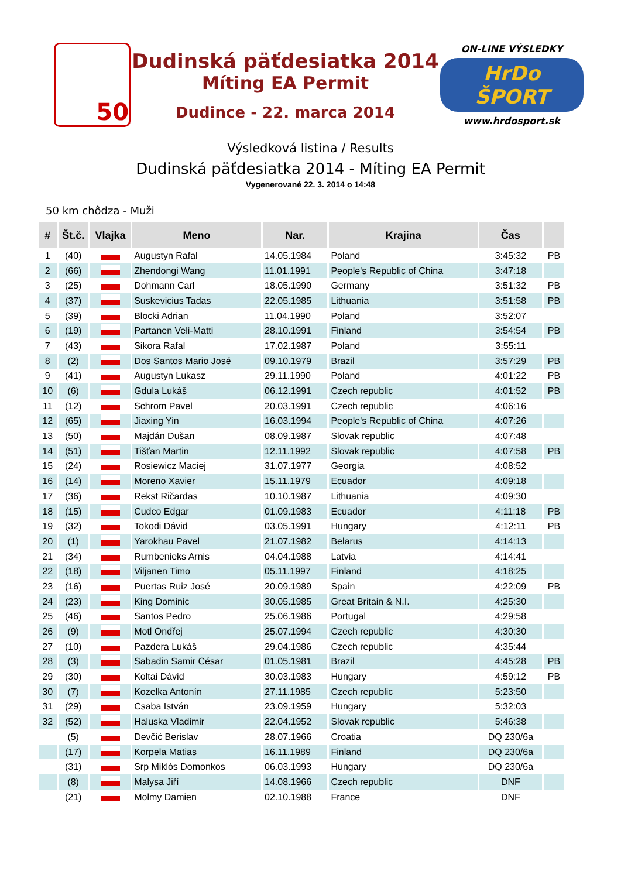50
Dudinská päťdesiatka 2014
Míting EA Permit
Dudince - 22. marca 2014
ON-LINE VÝSLEDKY
HrDo ŠPORT
www.hrdosport.sk
Výsledková listina / Results
Dudinská päťdesiatka 2014 - Míting EA Permit
Vygenerované 22. 3. 2014 o 14:48
50 km chôdza - Muži
| # | Št.č. | Vlajka | Meno | Nar. | Krajina | Čas | |
| --- | --- | --- | --- | --- | --- | --- | --- |
| 1 | (40) | | Augustyn Rafal | 14.05.1984 | Poland | 3:45:32 | PB |
| 2 | (66) | | Zhendongi Wang | 11.01.1991 | People's Republic of China | 3:47:18 | |
| 3 | (25) | | Dohmann Carl | 18.05.1990 | Germany | 3:51:32 | PB |
| 4 | (37) | | Suskevicius Tadas | 22.05.1985 | Lithuania | 3:51:58 | PB |
| 5 | (39) | | Blocki Adrian | 11.04.1990 | Poland | 3:52:07 | |
| 6 | (19) | | Partanen Veli-Matti | 28.10.1991 | Finland | 3:54:54 | PB |
| 7 | (43) | | Sikora Rafal | 17.02.1987 | Poland | 3:55:11 | |
| 8 | (2) | | Dos Santos Mario José | 09.10.1979 | Brazil | 3:57:29 | PB |
| 9 | (41) | | Augustyn Lukasz | 29.11.1990 | Poland | 4:01:22 | PB |
| 10 | (6) | | Gdula Lukáš | 06.12.1991 | Czech republic | 4:01:52 | PB |
| 11 | (12) | | Schrom Pavel | 20.03.1991 | Czech republic | 4:06:16 | |
| 12 | (65) | | Jiaxing Yin | 16.03.1994 | People's Republic of China | 4:07:26 | |
| 13 | (50) | | Majdán Dušan | 08.09.1987 | Slovak republic | 4:07:48 | |
| 14 | (51) | | Tišťan Martin | 12.11.1992 | Slovak republic | 4:07:58 | PB |
| 15 | (24) | | Rosiewicz Maciej | 31.07.1977 | Georgia | 4:08:52 | |
| 16 | (14) | | Moreno Xavier | 15.11.1979 | Ecuador | 4:09:18 | |
| 17 | (36) | | Rekst Ričardas | 10.10.1987 | Lithuania | 4:09:30 | |
| 18 | (15) | | Cudco Edgar | 01.09.1983 | Ecuador | 4:11:18 | PB |
| 19 | (32) | | Tokodi Dávid | 03.05.1991 | Hungary | 4:12:11 | PB |
| 20 | (1) | | Yarokhau Pavel | 21.07.1982 | Belarus | 4:14:13 | |
| 21 | (34) | | Rumbenieks Arnis | 04.04.1988 | Latvia | 4:14:41 | |
| 22 | (18) | | Viljanen Timo | 05.11.1997 | Finland | 4:18:25 | |
| 23 | (16) | | Puertas Ruiz José | 20.09.1989 | Spain | 4:22:09 | PB |
| 24 | (23) | | King Dominic | 30.05.1985 | Great Britain & N.I. | 4:25:30 | |
| 25 | (46) | | Santos Pedro | 25.06.1986 | Portugal | 4:29:58 | |
| 26 | (9) | | Motl Ondřej | 25.07.1994 | Czech republic | 4:30:30 | |
| 27 | (10) | | Pazdera Lukáš | 29.04.1986 | Czech republic | 4:35:44 | |
| 28 | (3) | | Sabadin Samir César | 01.05.1981 | Brazil | 4:45:28 | PB |
| 29 | (30) | | Koltai Dávid | 30.03.1983 | Hungary | 4:59:12 | PB |
| 30 | (7) | | Kozelka Antonín | 27.11.1985 | Czech republic | 5:23:50 | |
| 31 | (29) | | Csaba István | 23.09.1959 | Hungary | 5:32:03 | |
| 32 | (52) | | Haluska Vladimir | 22.04.1952 | Slovak republic | 5:46:38 | |
| | (5) | | Devčić Berislav | 28.07.1966 | Croatia | DQ 230/6a | |
| | (17) | | Korpela Matias | 16.11.1989 | Finland | DQ 230/6a | |
| | (31) | | Srp Miklós Domonkos | 06.03.1993 | Hungary | DQ 230/6a | |
| | (8) | | Malysa Jiří | 14.08.1966 | Czech republic | DNF | |
| | (21) | | Molmy Damien | 02.10.1988 | France | DNF | |